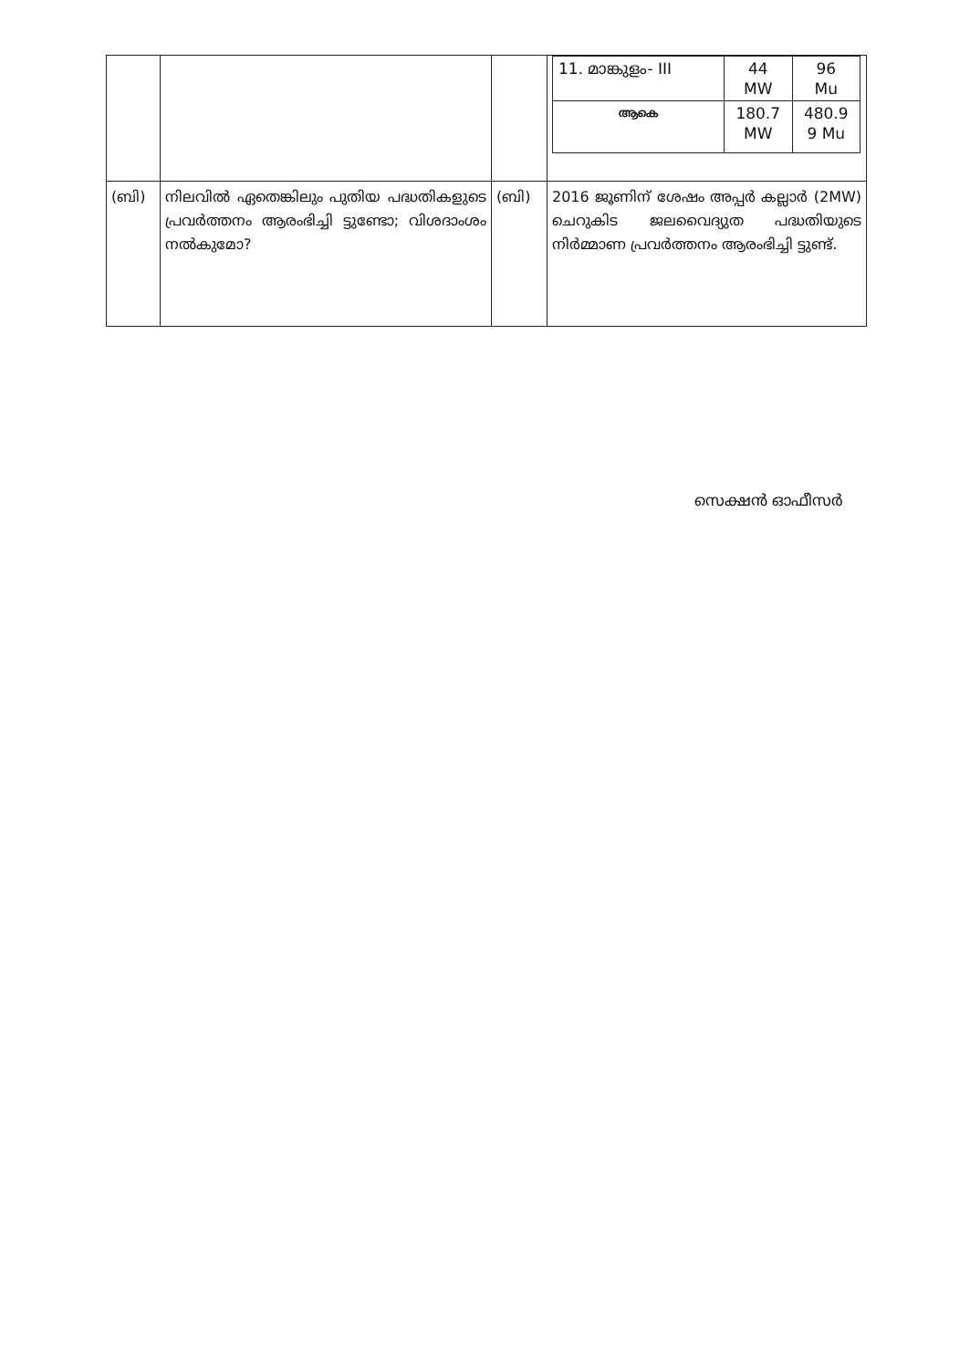| | | | / 11. മാങ്കുളം- III / 44 MW / 96 Mu / / ആകെ / 180.7 MW / 480.9 9 Mu / |
| (ബി) | നിലവിൽ ഏതെങ്കിലും പുതിയ പദ്ധതികളുടെ പ്രവർത്തനം ആരംഭിച്ചി ട്ടുണ്ടോ; വിശദാംശം നൽകുമോ? | (ബി) | 2016 ജൂണിന് ശേഷം അപ്പർ കല്ലാർ (2MW) ചെറുകിട ജലവൈദ്യുത പദ്ധതിയുടെ നിർമ്മാണ പ്രവർത്തനം ആരംഭിച്ചി ട്ടുണ്ട്. |
സെക്ഷൻ ഓഫീസർ